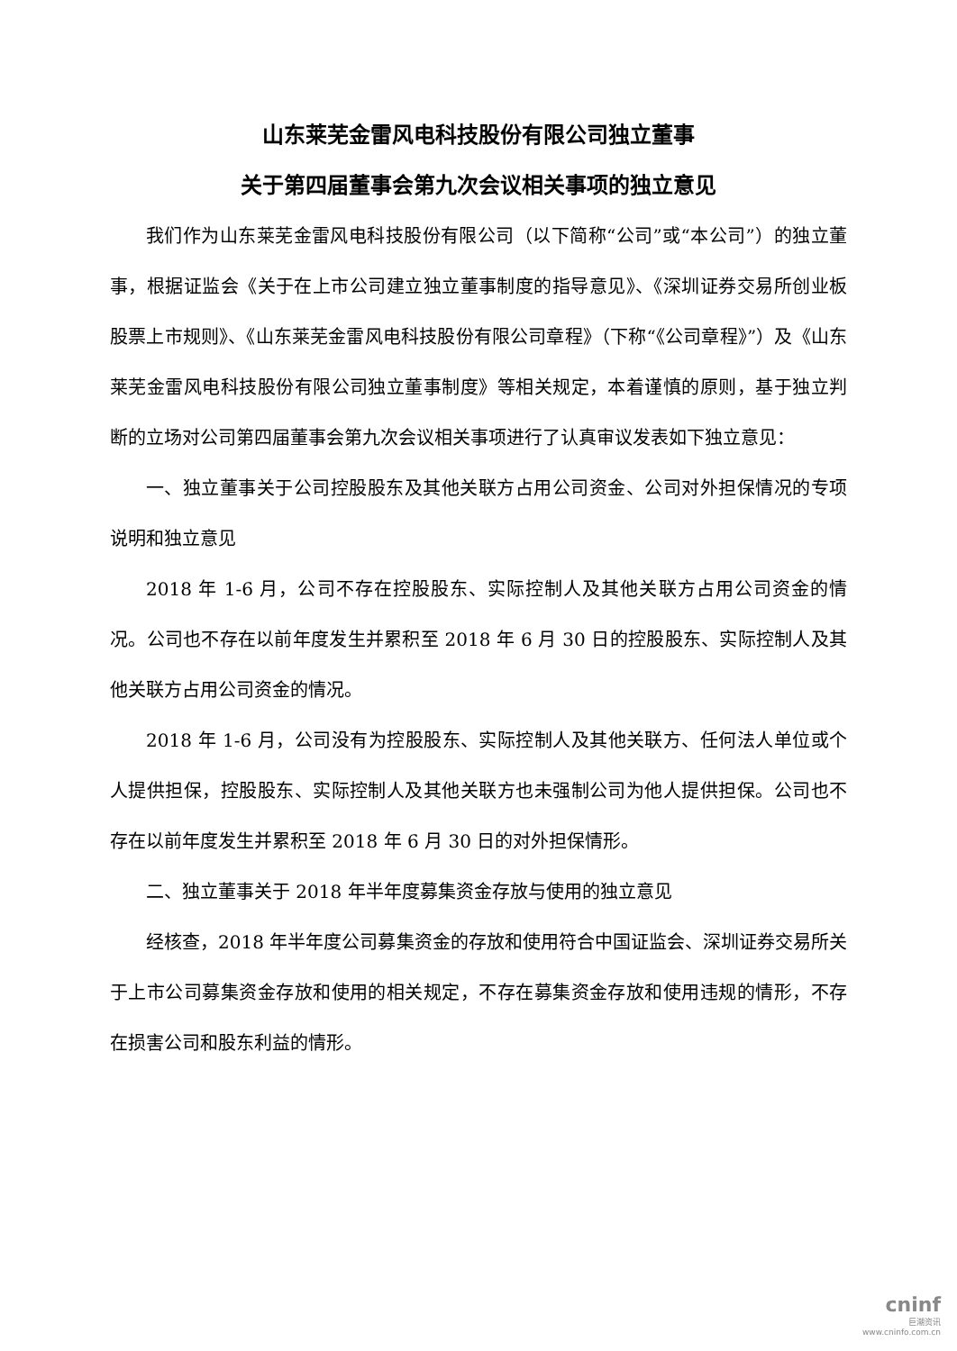山东莱芜金雷风电科技股份有限公司独立董事
关于第四届董事会第九次会议相关事项的独立意见
我们作为山东莱芜金雷风电科技股份有限公司（以下简称“公司”或“本公司”）的独立董事，根据证监会《关于在上市公司建立独立董事制度的指导意见》、《深圳证券交易所创业板股票上市规则》、《山东莱芜金雷风电科技股份有限公司章程》（下称“《公司章程》”）及《山东莱芜金雷风电科技股份有限公司独立董事制度》等相关规定，本着谨慎的原则，基于独立判断的立场对公司第四届董事会第九次会议相关事项进行了认真审议发表如下独立意见：
一、独立董事关于公司控股股东及其他关联方占用公司资金、公司对外担保情况的专项说明和独立意见
2018 年 1-6 月，公司不存在控股股东、实际控制人及其他关联方占用公司资金的情况。公司也不存在以前年度发生并累积至 2018 年 6 月 30 日的控股股东、实际控制人及其他关联方占用公司资金的情况。
2018 年 1-6 月，公司没有为控股股东、实际控制人及其他关联方、任何法人单位或个人提供担保，控股股东、实际控制人及其他关联方也未强制公司为他人提供担保。公司也不存在以前年度发生并累积至 2018 年 6 月 30 日的对外担保情形。
二、独立董事关于 2018 年半年度募集资金存放与使用的独立意见
经核查，2018 年半年度公司募集资金的存放和使用符合中国证监会、深圳证券交易所关于上市公司募集资金存放和使用的相关规定，不存在募集资金存放和使用违规的情形，不存在损害公司和股东利益的情形。
cninf
巨潮资讯
www.cninfo.com.cn